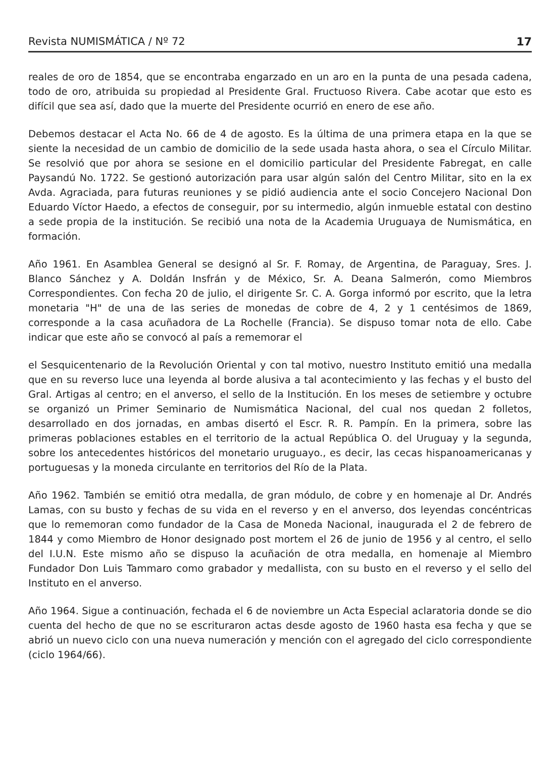Revista NUMISMÁTICA / Nº 72 17
reales de oro de 1854, que se encontraba engarzado en un aro en la punta de una pesada cadena, todo de oro, atribuida su propiedad al Presidente Gral. Fructuoso Rivera. Cabe acotar que esto es difícil que sea así, dado que la muerte del Presidente ocurrió en enero de ese año.
Debemos destacar el Acta No. 66 de 4 de agosto. Es la última de una primera etapa en la que se siente la necesidad de un cambio de domicilio de la sede usada hasta ahora, o sea el Círculo Militar. Se resolvió que por ahora se sesione en el domicilio particular del Presidente Fabregat, en calle Paysandú No. 1722. Se gestionó autorización para usar algún salón del Centro Militar, sito en la ex Avda. Agraciada, para futuras reuniones y se pidió audiencia ante el socio Concejero Nacional Don Eduardo Víctor Haedo, a efectos de conseguir, por su intermedio, algún inmueble estatal con destino a sede propia de la institución. Se recibió una nota de la Academia Uruguaya de Numismática, en formación.
Año 1961. En Asamblea General se designó al Sr. F. Romay, de Argentina, de Paraguay, Sres. J. Blanco Sánchez y A. Doldán Insfrán y de México, Sr. A. Deana Salmerón, como Miembros Correspondientes. Con fecha 20 de julio, el dirigente Sr. C. A. Gorga informó por escrito, que la letra monetaria "H" de una de las series de monedas de cobre de 4, 2 y 1 centésimos de 1869, corresponde a la casa acuñadora de La Rochelle (Francia). Se dispuso tomar nota de ello. Cabe indicar que este año se convocó al país a rememorar el
el Sesquicentenario de la Revolución Oriental y con tal motivo, nuestro Instituto emitió una medalla que en su reverso luce una leyenda al borde alusiva a tal acontecimiento y las fechas y el busto del Gral. Artigas al centro; en el anverso, el sello de la Institución. En los meses de setiembre y octubre se organizó un Primer Seminario de Numismática Nacional, del cual nos quedan 2 folletos, desarrollado en dos jornadas, en ambas disertó el Escr. R. R. Pampín. En la primera, sobre las primeras poblaciones estables en el territorio de la actual República O. del Uruguay y la segunda, sobre los antecedentes históricos del monetario uruguayo., es decir, las cecas hispanoamericanas y portuguesas y la moneda circulante en territorios del Río de la Plata.
Año 1962. También se emitió otra medalla, de gran módulo, de cobre y en homenaje al Dr. Andrés Lamas, con su busto y fechas de su vida en el reverso y en el anverso, dos leyendas concéntricas que lo rememoran como fundador de la Casa de Moneda Nacional, inaugurada el 2 de febrero de 1844 y como Miembro de Honor designado post mortem el 26 de junio de 1956 y al centro, el sello del I.U.N. Este mismo año se dispuso la acuñación de otra medalla, en homenaje al Miembro Fundador Don Luis Tammaro como grabador y medallista, con su busto en el reverso y el sello del Instituto en el anverso.
Año 1964. Sigue a continuación, fechada el 6 de noviembre un Acta Especial aclaratoria donde se dio cuenta del hecho de que no se escrituraron actas desde agosto de 1960 hasta esa fecha y que se abrió un nuevo ciclo con una nueva numeración y mención con el agregado del ciclo correspondiente (ciclo 1964/66).